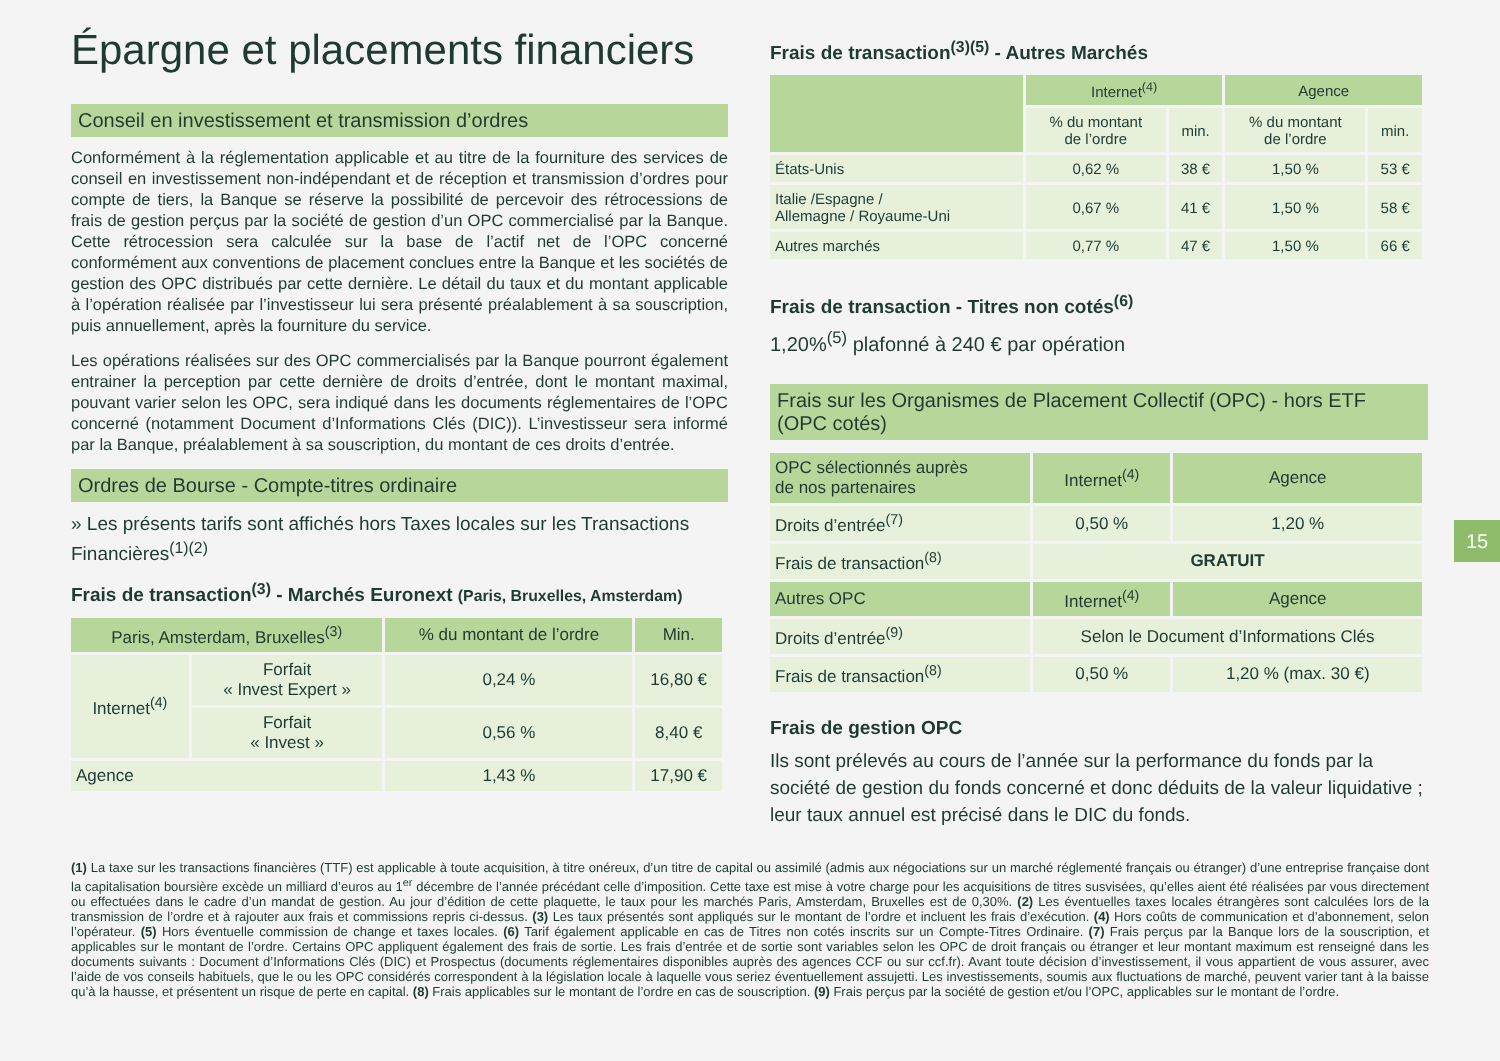Épargne et placements financiers
Conseil en investissement et transmission d’ordres
Conformément à la réglementation applicable et au titre de la fourniture des services de conseil en investissement non-indépendant et de réception et transmission d’ordres pour compte de tiers, la Banque se réserve la possibilité de percevoir des rétrocessions de frais de gestion perçus par la société de gestion d’un OPC commercialisé par la Banque. Cette rétrocession sera calculée sur la base de l’actif net de l’OPC concerné conformément aux conventions de placement conclues entre la Banque et les sociétés de gestion des OPC distribués par cette dernière. Le détail du taux et du montant applicable à l’opération réalisée par l’investisseur lui sera présenté préalablement à sa souscription, puis annuellement, après la fourniture du service.
Les opérations réalisées sur des OPC commercialisés par la Banque pourront également entrainer la perception par cette dernière de droits d’entrée, dont le montant maximal, pouvant varier selon les OPC, sera indiqué dans les documents réglementaires de l’OPC concerné (notamment Document d’Informations Clés (DIC)). L’investisseur sera informé par la Banque, préalablement à sa souscription, du montant de ces droits d’entrée.
Ordres de Bourse - Compte-titres ordinaire
» Les présents tarifs sont affichés hors Taxes locales sur les Transactions Financières<sup>(1)(2)</sup>
Frais de transaction<sup>(3)</sup> - Marchés Euronext (Paris, Bruxelles, Amsterdam)
| Paris, Amsterdam, Bruxelles<sup>(3)</sup> | | % du montant de l’ordre | Min. |
| --- | --- | --- | --- |
| Internet<sup>(4)</sup> | Forfait « Invest Expert » | 0,24 % | 16,80 € |
| | Forfait « Invest » | 0,56 % | 8,40 € |
| Agence | | 1,43 % | 17,90 € |
Frais de transaction<sup>(3)(5)</sup> - Autres Marchés
| | Internet<sup>(4)</sup> | | Agence | |
| --- | --- | --- | --- | --- |
| | % du montant de l’ordre | min. | % du montant de l’ordre | min. |
| États-Unis | 0,62 % | 38 € | 1,50 % | 53 € |
| Italie /Espagne / Allemagne / Royaume-Uni | 0,67 % | 41 € | 1,50 % | 58 € |
| Autres marchés | 0,77 % | 47 € | 1,50 % | 66 € |
Frais de transaction - Titres non cotés<sup>(6)</sup>
1,20%<sup>(5)</sup> plafonné à 240 € par opération
Frais sur les Organismes de Placement Collectif (OPC) - hors ETF (OPC cotés)
| OPC sélectionnés auprès de nos partenaires | Internet<sup>(4)</sup> | Agence |
| --- | --- | --- |
| Droits d’entrée<sup>(7)</sup> | 0,50 % | 1,20 % |
| Frais de transaction<sup>(8)</sup> | GRATUIT | |
| Autres OPC | Internet<sup>(4)</sup> | Agence |
| Droits d’entrée<sup>(9)</sup> | Selon le Document d’Informations Clés | |
| Frais de transaction<sup>(8)</sup> | 0,50 % | 1,20 % (max. 30 €) |
Frais de gestion OPC
Ils sont prélevés au cours de l’année sur la performance du fonds par la société de gestion du fonds concerné et donc déduits de la valeur liquidative ; leur taux annuel est précisé dans le DIC du fonds.
(1) La taxe sur les transactions financières (TTF) est applicable à toute acquisition, à titre onéreux, d’un titre de capital ou assimilé (admis aux négociations sur un marché réglementé français ou étranger) d’une entreprise française dont la capitalisation boursière excède un milliard d’euros au 1<sup>er</sup> décembre de l’année précédant celle d’imposition. Cette taxe est mise à votre charge pour les acquisitions de titres susvisées, qu’elles aient été réalisées par vous directement ou effectuées dans le cadre d’un mandat de gestion. Au jour d’édition de cette plaquette, le taux pour les marchés Paris, Amsterdam, Bruxelles est de 0,30%. (2) Les éventuelles taxes locales étrangères sont calculées lors de la transmission de l’ordre et à rajouter aux frais et commissions repris ci-dessus. (3) Les taux présentés sont appliqués sur le montant de l’ordre et incluent les frais d’exécution. (4) Hors coûts de communication et d’abonnement, selon l’opérateur. (5) Hors éventuelle commission de change et taxes locales. (6) Tarif également applicable en cas de Titres non cotés inscrits sur un Compte-Titres Ordinaire. (7) Frais perçus par la Banque lors de la souscription, et applicables sur le montant de l’ordre. Certains OPC appliquent également des frais de sortie. Les frais d’entrée et de sortie sont variables selon les OPC de droit français ou étranger et leur montant maximum est renseigné dans les documents suivants : Document d’Informations Clés (DIC) et Prospectus (documents réglementaires disponibles auprès des agences CCF ou sur ccf.fr). Avant toute décision d’investissement, il vous appartient de vous assurer, avec l’aide de vos conseils habituels, que le ou les OPC considérés correspondent à la législation locale à laquelle vous seriez éventuellement assujetti. Les investissements, soumis aux fluctuations de marché, peuvent varier tant à la baisse qu’à la hausse, et présentent un risque de perte en capital. (8) Frais applicables sur le montant de l’ordre en cas de souscription. (9) Frais perçus par la société de gestion et/ou l’OPC, applicables sur le montant de l’ordre.
15